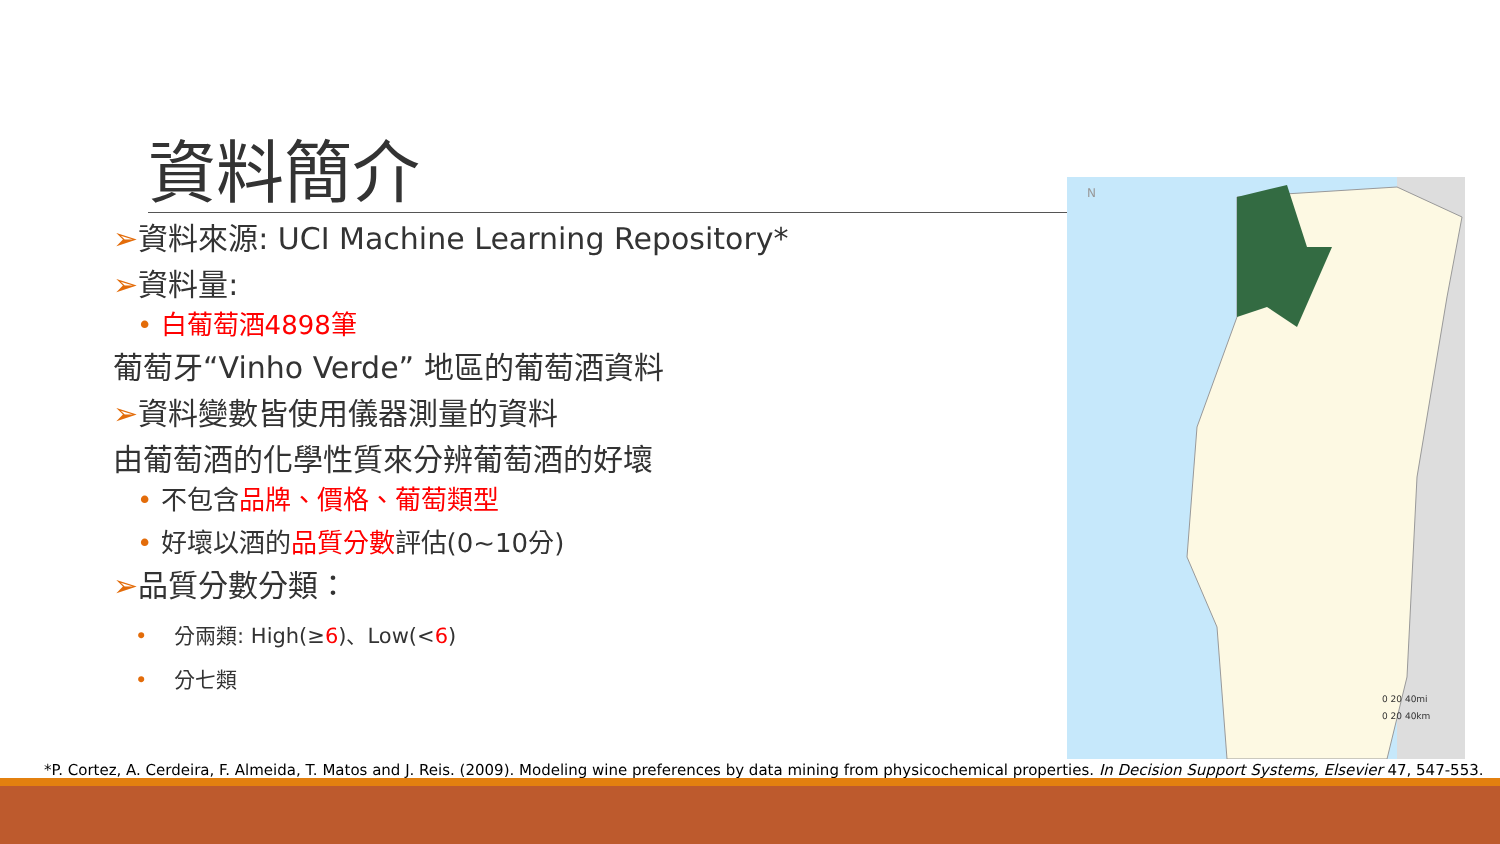資料簡介
➢資料來源: UCI Machine Learning Repository*
➢資料量:
• 白葡萄酒4898筆
葡萄牙“Vinho Verde” 地區的葡萄酒資料
➢資料變數皆使用儀器測量的資料
由葡萄酒的化學性質來分辨葡萄酒的好壞
• 不包含品牌、價格、葡萄類型
• 好壞以酒的品質分數評估(0~10分)
➢品質分數分類：
• 分兩類: High(≥6)、Low(<6)
• 分七類
N
0 20 40mi
0 20 40km
*P. Cortez, A. Cerdeira, F. Almeida, T. Matos and J. Reis. (2009). Modeling wine preferences by data mining from physicochemical properties. In Decision Support Systems, Elsevier 47, 547-553.